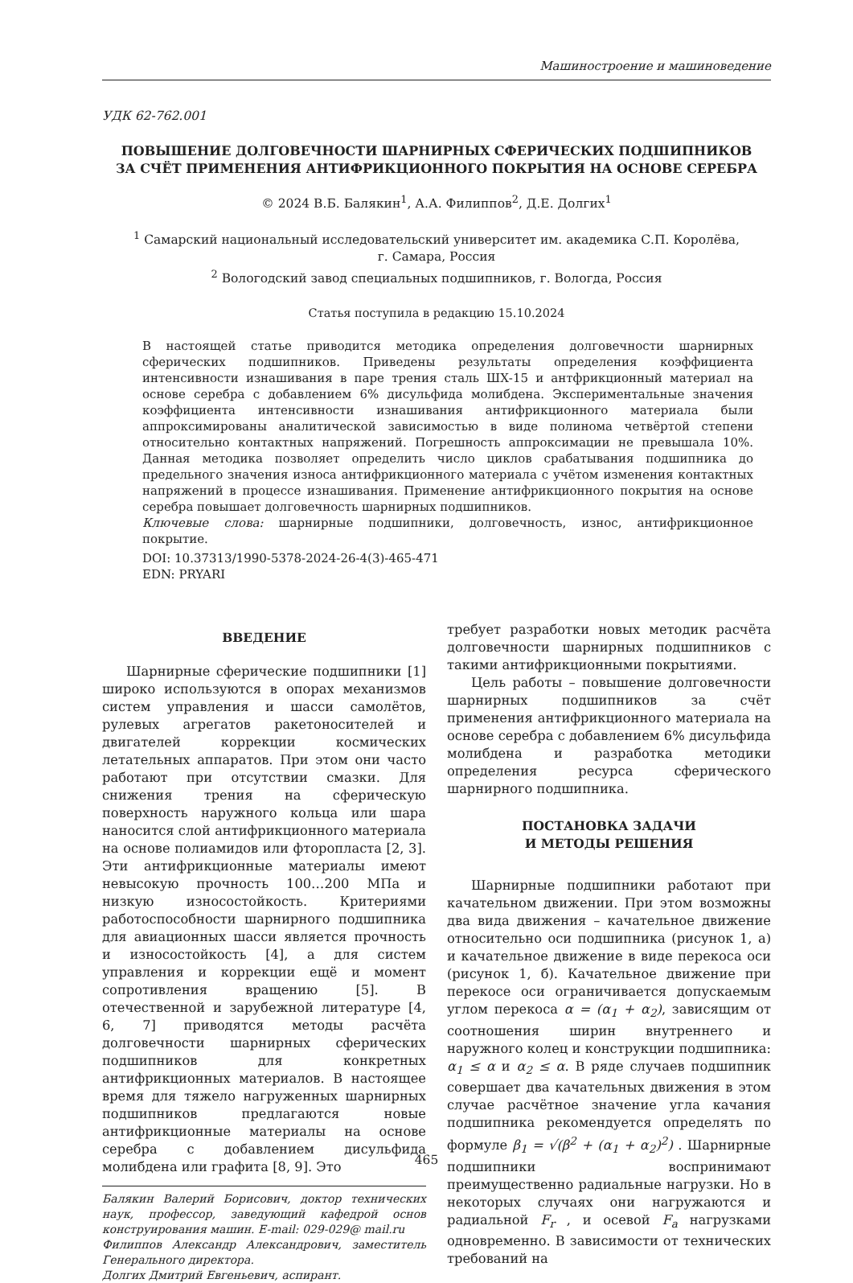Машиностроение и машиноведение
УДК 62-762.001
ПОВЫШЕНИЕ ДОЛГОВЕЧНОСТИ ШАРНИРНЫХ СФЕРИЧЕСКИХ ПОДШИПНИКОВ
ЗА СЧЁТ ПРИМЕНЕНИЯ АНТИФРИКЦИОННОГО ПОКРЫТИЯ НА ОСНОВЕ СЕРЕБРА
© 2024 В.Б. Балякин<sup>1</sup>, А.А. Филиппов<sup>2</sup>, Д.Е. Долгих<sup>1</sup>
<sup>1</sup> Самарский национальный исследовательский университет им. академика С.П. Королёва,
г. Самара, Россия
<sup>2</sup> Вологодский завод специальных подшипников, г. Вологда, Россия
Статья поступила в редакцию 15.10.2024
В настоящей статье приводится методика определения долговечности шарнирных сферических подшипников. Приведены результаты определения коэффициента интенсивности изнашивания в паре трения сталь ШХ-15 и антфрикционный материал на основе серебра с добавлением 6% дисульфида молибдена. Экспериментальные значения коэффициента интенсивности изнашивания антифрикционного материала были аппроксимированы аналитической зависимостью в виде полинома четвёртой степени относительно контактных напряжений. Погрешность аппроксимации не превышала 10%. Данная методика позволяет определить число циклов срабатывания подшипника до предельного значения износа антифрикционного материала с учётом изменения контактных напряжений в процессе изнашивания. Применение антифрикционного покрытия на основе серебра повышает долговечность шарнирных подшипников.
Ключевые слова: шарнирные подшипники, долговечность, износ, антифрикционное покрытие.
DOI: 10.37313/1990-5378-2024-26-4(3)-465-471
EDN: PRYARI
ВВЕДЕНИЕ
Шарнирные сферические подшипники [1] широко используются в опорах механизмов систем управления и шасси самолётов, рулевых агрегатов ракетоносителей и двигателей коррекции космических летательных аппаратов. При этом они часто работают при отсутствии смазки. Для снижения трения на сферическую поверхность наружного кольца или шара наносится слой антифрикционного материала на основе полиамидов или фторопласта [2, 3]. Эти антифрикционные материалы имеют невысокую прочность 100…200 МПа и низкую износостойкость. Критериями работоспособности шарнирного подшипника для авиационных шасси является прочность и износостойкость [4], а для систем управления и коррекции ещё и момент сопротивления вращению [5]. В отечественной и зарубежной литературе [4, 6, 7] приводятся методы расчёта долговечности шарнирных сферических подшипников для конкретных антифрикционных материалов. В настоящее время для тяжело нагруженных шарнирных подшипников предлагаются новые антифрикционные материалы на основе серебра с добавлением дисульфида молибдена или графита [8, 9]. Это
Балякин Валерий Борисович, доктор технических наук, профессор, заведующий кафедрой основ конструирования машин. E-mail: 029-029@ mail.ru
Филиппов Александр Александрович, заместитель Генерального директора.
Долгих Дмитрий Евгеньевич, аспирант.
требует разработки новых методик расчёта долговечности шарнирных подшипников с такими антифрикционными покрытиями.
Цель работы – повышение долговечности шарнирных подшипников за счёт применения антифрикционного материала на основе серебра с добавлением 6% дисульфида молибдена и разработка методики определения ресурса сферического шарнирного подшипника.
ПОСТАНОВКА ЗАДАЧИ
И МЕТОДЫ РЕШЕНИЯ
Шарнирные подшипники работают при качательном движении. При этом возможны два вида движения – качательное движение относительно оси подшипника (рисунок 1, а) и качательное движение в виде перекоса оси (рисунок 1, б). Качательное движение при перекосе оси ограничивается допускаемым углом перекоса α = (α<sub>1</sub> + α<sub>2</sub>), зависящим от соотношения ширин внутреннего и наружного колец и конструкции подшипника: α<sub>1</sub> ≤ α и α<sub>2</sub> ≤ α. В ряде случаев подшипник совершает два качательных движения в этом случае расчётное значение угла качания подшипника рекомендуется определять по формуле β<sub>1</sub> = √(β<sup>2</sup> + (α<sub>1</sub> + α<sub>2</sub>)<sup>2</sup>) . Шарнирные подшипники воспринимают преимущественно радиальные нагрузки. Но в некоторых случаях они нагружаются и радиальной F<sub>r</sub> , и осевой F<sub>a</sub> нагрузками одновременно. В зависимости от технических требований на
465